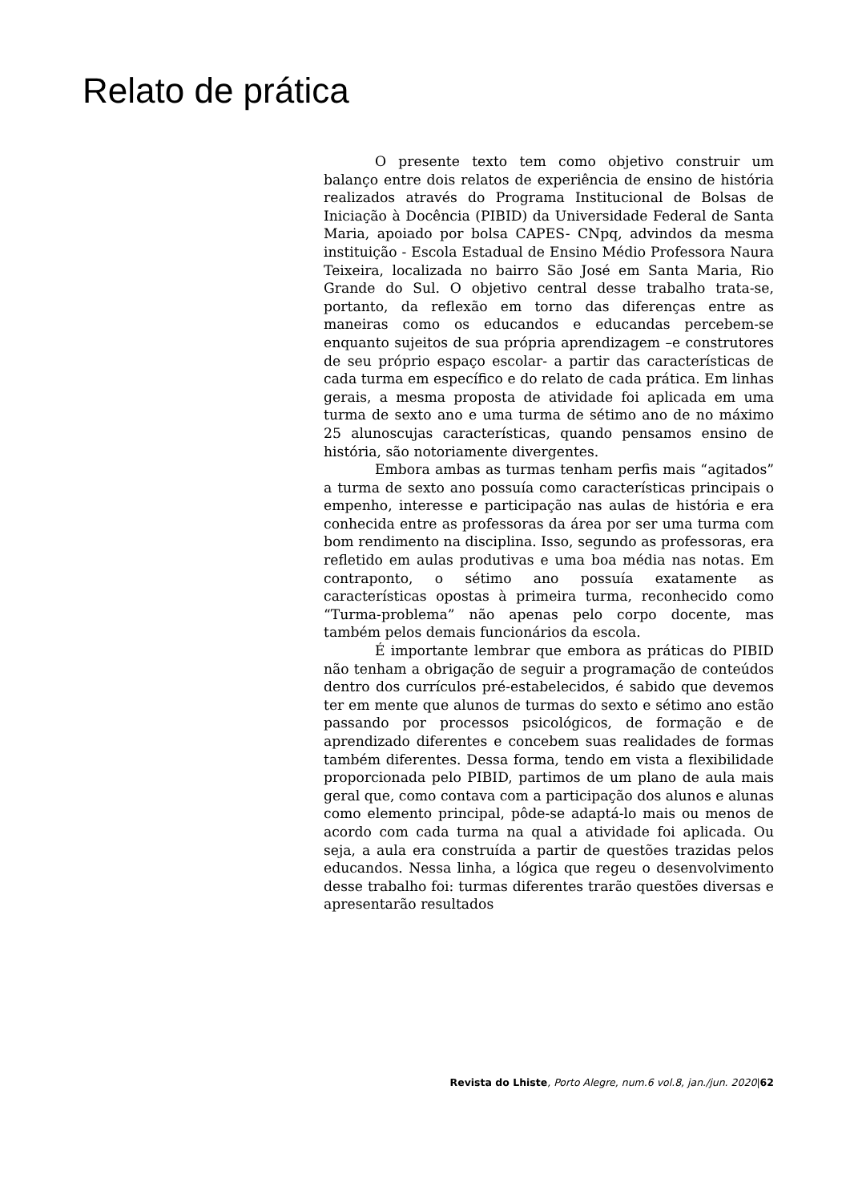Relato de prática
O presente texto tem como objetivo construir um balanço entre dois relatos de experiência de ensino de história realizados através do Programa Institucional de Bolsas de Iniciação à Docência (PIBID) da Universidade Federal de Santa Maria, apoiado por bolsa CAPES- CNpq, advindos da mesma instituição - Escola Estadual de Ensino Médio Professora Naura Teixeira, localizada no bairro São José em Santa Maria, Rio Grande do Sul. O objetivo central desse trabalho trata-se, portanto, da reflexão em torno das diferenças entre as maneiras como os educandos e educandas percebem-se enquanto sujeitos de sua própria aprendizagem –e construtores de seu próprio espaço escolar- a partir das características de cada turma em específico e do relato de cada prática. Em linhas gerais, a mesma proposta de atividade foi aplicada em uma turma de sexto ano e uma turma de sétimo ano de no máximo 25 alunoscujas características, quando pensamos ensino de história, são notoriamente divergentes.
Embora ambas as turmas tenham perfis mais “agitados” a turma de sexto ano possuía como características principais o empenho, interesse e participação nas aulas de história e era conhecida entre as professoras da área por ser uma turma com bom rendimento na disciplina. Isso, segundo as professoras, era refletido em aulas produtivas e uma boa média nas notas. Em contraponto, o sétimo ano possuía exatamente as características opostas à primeira turma, reconhecido como “Turma-problema” não apenas pelo corpo docente, mas também pelos demais funcionários da escola.
É importante lembrar que embora as práticas do PIBID não tenham a obrigação de seguir a programação de conteúdos dentro dos currículos pré-estabelecidos, é sabido que devemos ter em mente que alunos de turmas do sexto e sétimo ano estão passando por processos psicológicos, de formação e de aprendizado diferentes e concebem suas realidades de formas também diferentes. Dessa forma, tendo em vista a flexibilidade proporcionada pelo PIBID, partimos de um plano de aula mais geral que, como contava com a participação dos alunos e alunas como elemento principal, pôde-se adaptá-lo mais ou menos de acordo com cada turma na qual a atividade foi aplicada. Ou seja, a aula era construída a partir de questões trazidas pelos educandos. Nessa linha, a lógica que regeu o desenvolvimento desse trabalho foi: turmas diferentes trarão questões diversas e apresentarão resultados
Revista do Lhiste, Porto Alegre, num.6 vol.8, jan./jun. 2020|62